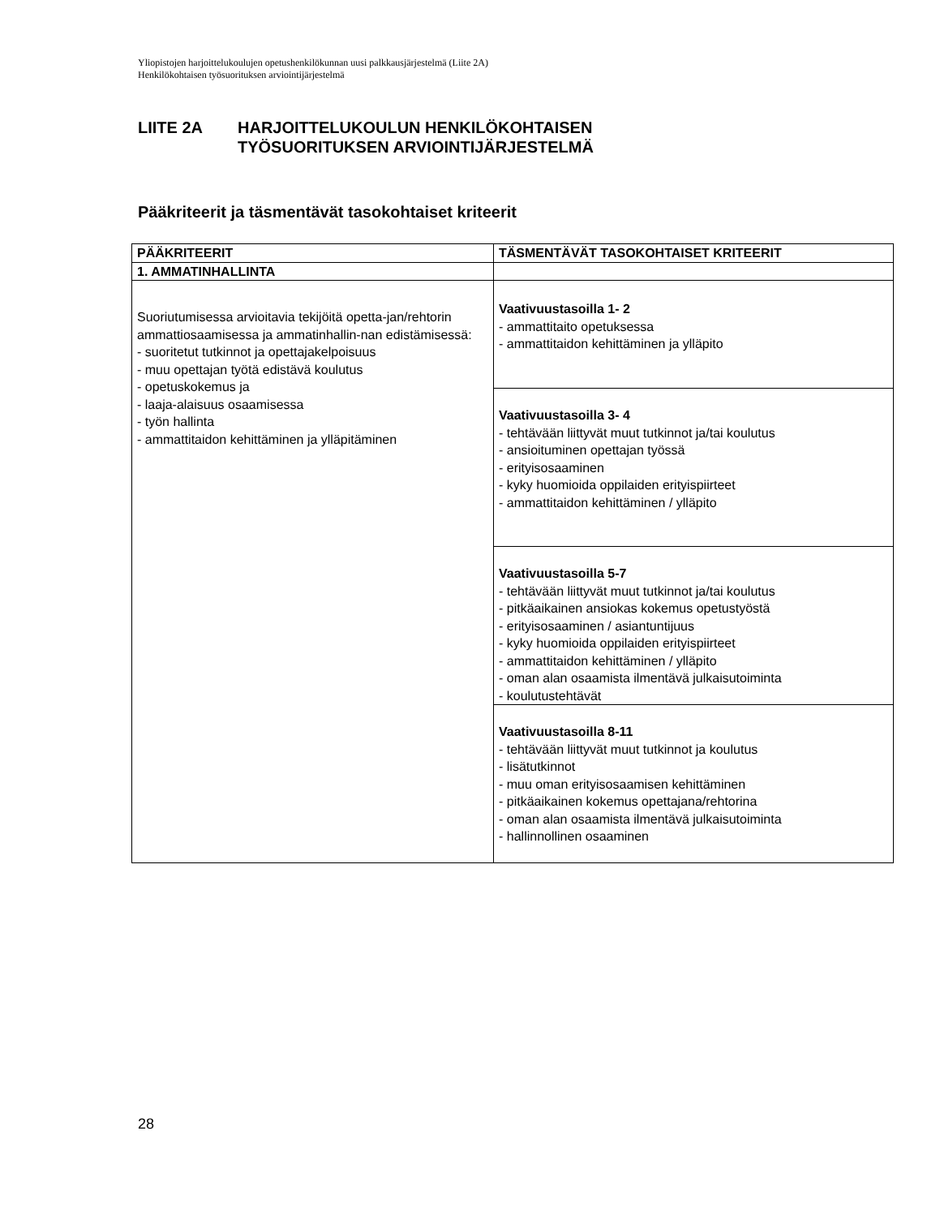Yliopistojen harjoittelukoulujen opetushenkilökunnan uusi palkkausjärjestelmä (Liite 2A)
Henkilökohtaisen työsuorituksen arviointijärjestelmä
LIITE 2A HARJOITTELUKOULUN HENKILÖKOHTAISEN
TYÖSUORITUKSEN ARVIOINTIJÄRJESTELMÄ
Pääkriteerit ja täsmentävät tasokohtaiset kriteerit
| PÄÄKRITEERIT | TÄSMENTÄVÄT TASOKOHTAISET KRITEERIT |
| --- | --- |
| 1. AMMATINHALLINTA | |
| Suoriutumisessa arvioitavia tekijöitä opetta-jan/rehtorin ammattiosaamisessa ja ammatinhallin-nan edistämisessä: - suoritetut tutkinnot ja opettajakelpoisuus - muu opettajan työtä edistävä koulutus - opetuskokemus ja - laaja-alaisuus osaamisessa - työn hallinta - ammattitaidon kehittäminen ja ylläpitäminen | Vaativuustasoilla 1- 2 - ammattitaito opetuksessa - ammattitaidon kehittäminen ja ylläpito |
| | Vaativuustasoilla 3- 4 - tehtävään liittyvät muut tutkinnot ja/tai koulutus - ansioituminen opettajan työssä - erityisosaaminen - kyky huomioida oppilaiden erityispiirteet - ammattitaidon kehittäminen / ylläpito |
| | Vaativuustasoilla 5-7 - tehtävään liittyvät muut tutkinnot ja/tai koulutus - pitkäaikainen ansiokas kokemus opetustyöstä - erityisosaaminen / asiantuntijuus - kyky huomioida oppilaiden erityispiirteet - ammattitaidon kehittäminen / ylläpito - oman alan osaamista ilmentävä julkaisutoiminta - koulutustehtävät |
| | Vaativuustasoilla 8-11 - tehtävään liittyvät muut tutkinnot ja koulutus - lisätutkinnot - muu oman erityisosaamisen kehittäminen - pitkäaikainen kokemus opettajana/rehtorina - oman alan osaamista ilmentävä julkaisutoiminta - hallinnollinen osaaminen |
28